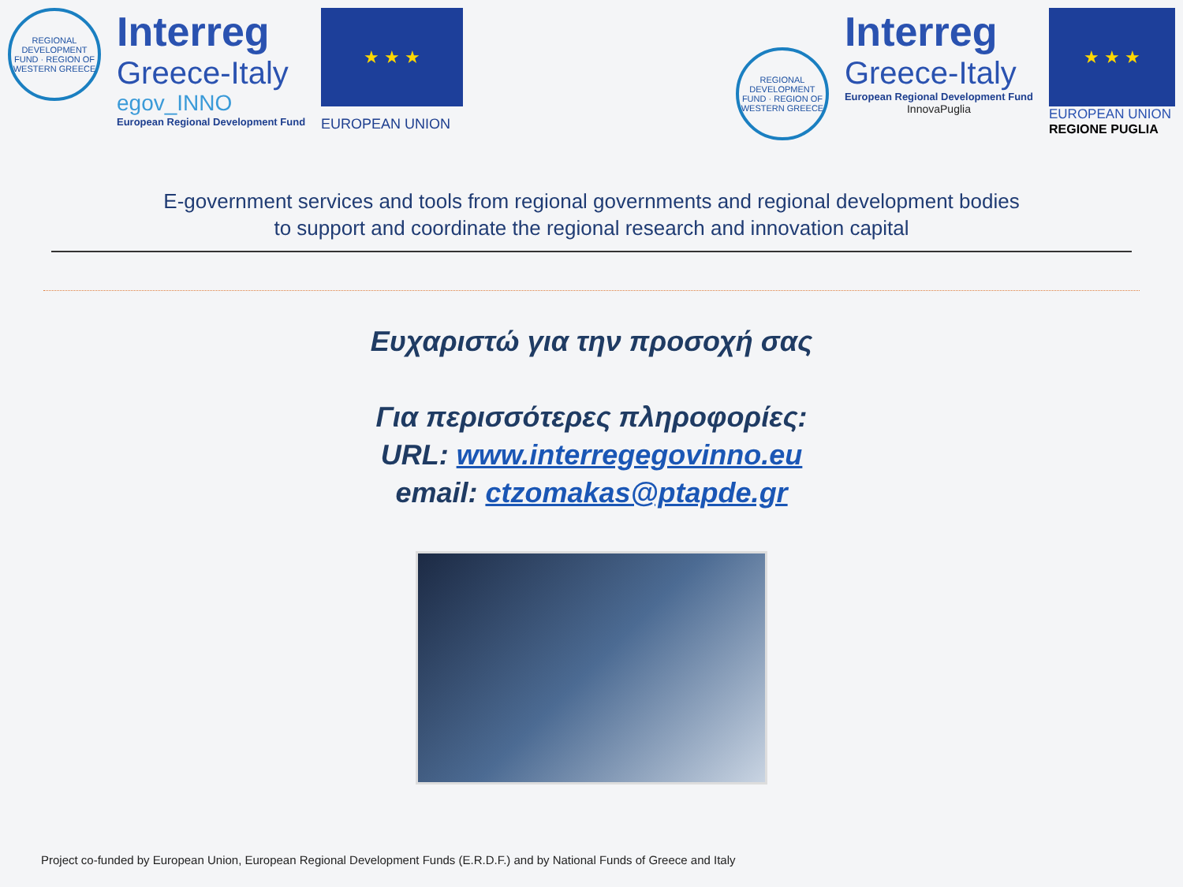REGIONAL DEVELOPMENT FUND · REGION OF WESTERN GREECE
Interreg
Greece-Italy
egov_INNO
European Regional Development Fund
★ ★ ★
EUROPEAN UNION
REGIONAL DEVELOPMENT FUND · REGION OF WESTERN GREECE
Interreg
Greece-Italy
European Regional Development Fund
InnovaPuglia
★ ★ ★
EUROPEAN UNION
REGIONE PUGLIA
E-government services and tools from regional governments and regional development bodies
to support and coordinate the regional research and innovation capital
Ευχαριστώ για την προσοχή σας
Για περισσότερες πληροφορίες:
URL: www.interregegovinno.eu
email: ctzomakas@ptapde.gr
Project co-funded by European Union, European Regional Development Funds (E.R.D.F.) and by National Funds of Greece and Italy